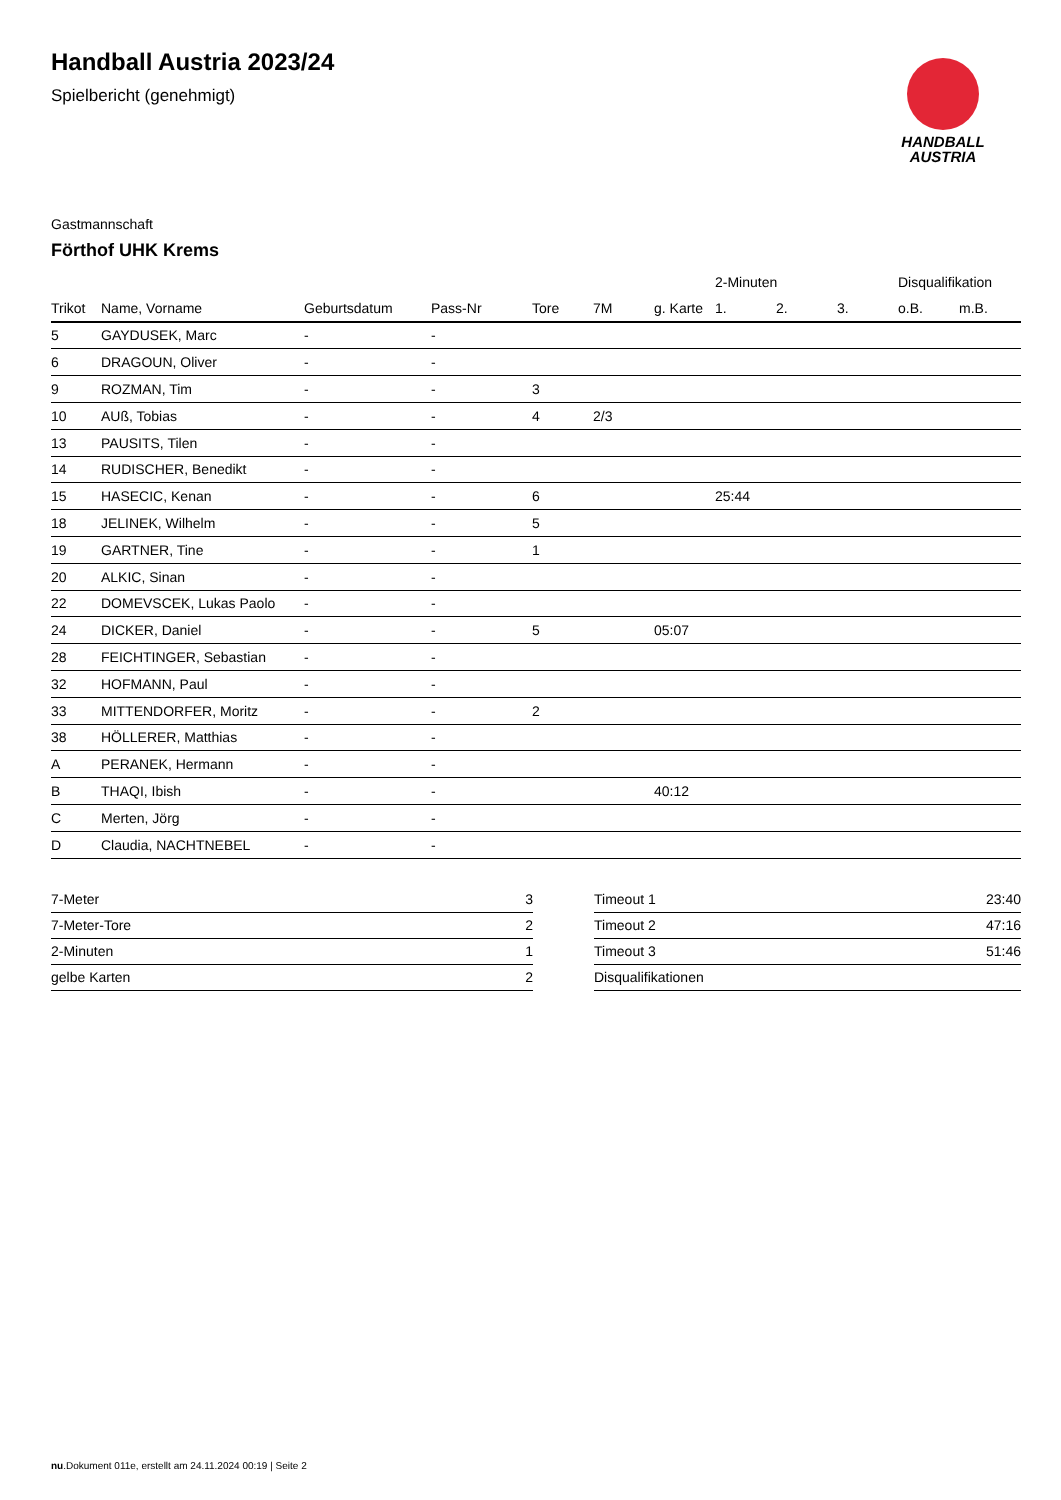HANDBALL
AUSTRIA
Handball Austria 2023/24
Spielbericht (genehmigt)
Gastmannschaft
Förthof UHK Krems
| | | | | | | | 2-Minuten | | | Disqualifikation | |
| --- | --- | --- | --- | --- | --- | --- | --- | --- | --- | --- | --- |
| Trikot | Name, Vorname | Geburtsdatum | Pass-Nr | Tore | 7M | g. Karte | 1. | 2. | 3. | o.B. | m.B. |
| 5 | GAYDUSEK, Marc | - | - | | | | | | | | |
| 6 | DRAGOUN, Oliver | - | - | | | | | | | | |
| 9 | ROZMAN, Tim | - | - | 3 | | | | | | | |
| 10 | AUß, Tobias | - | - | 4 | 2/3 | | | | | | |
| 13 | PAUSITS, Tilen | - | - | | | | | | | | |
| 14 | RUDISCHER, Benedikt | - | - | | | | | | | | |
| 15 | HASECIC, Kenan | - | - | 6 | | | 25:44 | | | | |
| 18 | JELINEK, Wilhelm | - | - | 5 | | | | | | | |
| 19 | GARTNER, Tine | - | - | 1 | | | | | | | |
| 20 | ALKIC, Sinan | - | - | | | | | | | | |
| 22 | DOMEVSCEK, Lukas Paolo | - | - | | | | | | | | |
| 24 | DICKER, Daniel | - | - | 5 | | 05:07 | | | | | |
| 28 | FEICHTINGER, Sebastian | - | - | | | | | | | | |
| 32 | HOFMANN, Paul | - | - | | | | | | | | |
| 33 | MITTENDORFER, Moritz | - | - | 2 | | | | | | | |
| 38 | HÖLLERER, Matthias | - | - | | | | | | | | |
| A | PERANEK, Hermann | - | - | | | | | | | | |
| B | THAQI, Ibish | - | - | | | 40:12 | | | | | |
| C | Merten, Jörg | - | - | | | | | | | | |
| D | Claudia, NACHTNEBEL | - | - | | | | | | | | |
| 7-Meter | 3 |
| 7-Meter-Tore | 2 |
| 2-Minuten | 1 |
| gelbe Karten | 2 |
| Timeout 1 | 23:40 |
| Timeout 2 | 47:16 |
| Timeout 3 | 51:46 |
| Disqualifikationen | |
nu.Dokument 011e, erstellt am 24.11.2024 00:19 | Seite 2